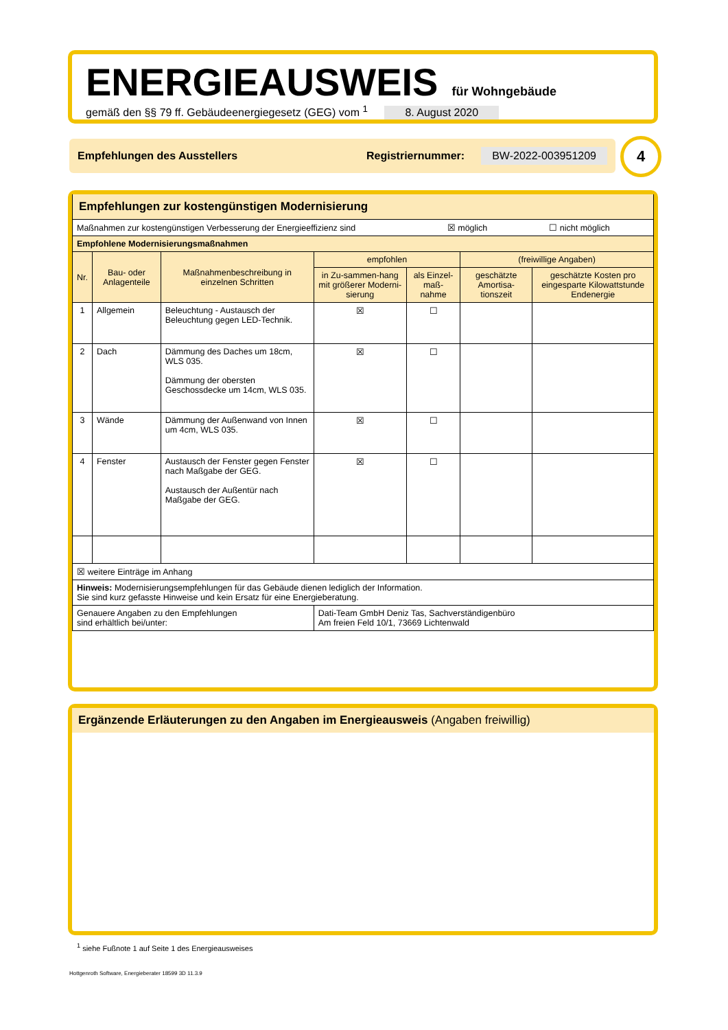ENERGIEAUSWEIS für Wohngebäude
gemäß den §§ 79 ff. Gebäudeenergiegesetz (GEG) vom <sup>1</sup> 8. August 2020
Empfehlungen des Ausstellers Registriernummer: BW-2022-003951209 4
| Empfehlungen zur kostengünstigen Modernisierung | | | | | | |
| Maßnahmen zur kostengünstigen Verbesserung der Energieeffizienz sind ☒ möglich ☐ nicht möglich | | | | | | |
| Empfohlene Modernisierungsmaßnahmen | | | | | | |
| Nr. | Bau- oder Anlagenteile | Maßnahmenbeschreibung in einzelnen Schritten | empfohlen | | (freiwillige Angaben) | |
| | | | in Zu-sammen-hang mit größerer Moderni-sierung | als Einzel-maß-nahme | geschätzte Amortisa-tionszeit | geschätzte Kosten pro eingesparte Kilowattstunde Endenergie |
| 1 | Allgemein | Beleuchtung - Austausch der Beleuchtung gegen LED-Technik. | ☒ | ☐ | | |
| 2 | Dach | Dämmung des Daches um 18cm, WLS 035. Dämmung der obersten Geschossdecke um 14cm, WLS 035. | ☒ | ☐ | | |
| 3 | Wände | Dämmung der Außenwand von Innen um 4cm, WLS 035. | ☒ | ☐ | | |
| 4 | Fenster | Austausch der Fenster gegen Fenster nach Maßgabe der GEG. Austausch der Außentür nach Maßgabe der GEG. | ☒ | ☐ | | |
| ☒ weitere Einträge im Anhang | | | | | | |
| Hinweis: Modernisierungsempfehlungen für das Gebäude dienen lediglich der Information. Sie sind kurz gefasste Hinweise und kein Ersatz für eine Energieberatung. | | | | | | |
| Genauere Angaben zu den Empfehlungen sind erhältlich bei/unter: | | | Dati-Team GmbH Deniz Tas, Sachverständigenbüro Am freien Feld 10/1, 73669 Lichtenwald | | | |
Ergänzende Erläuterungen zu den Angaben im Energieausweis (Angaben freiwillig)
<sup>1</sup> siehe Fußnote 1 auf Seite 1 des Energieausweises
Hottgenroth Software, Energieberater 18599 3D 11.3.9